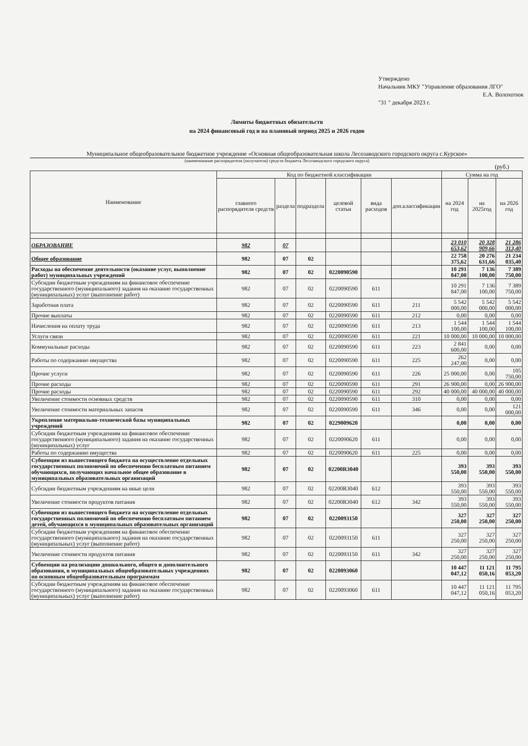Утверждено
Начальник МКУ "Управление образования ЛГО"
Е.А. Волохотюк
"31 " декабря 2023 г.
Лимиты бюджетных обязательств
на 2024 финансовый год и на плановый период 2025 и 2026 годов
Муниципальное общеобразовательное бюджетное учреждение «Основная общеобразовательная школа Лесозаводского городского округа с.Курское»
(наименование распорядителя (получателя) средств бюджета Лесозаводского городского округа)
(руб.)
| Наименование | Код по бюджетной классификации | | | | | | Сумма на год | | |
| --- | --- | --- | --- | --- | --- | --- | --- | --- | --- |
| | главного распорядителя средств | раздела | подраздела | целевой статьи | вида расходов | доп.классификации | на 2024 год | на 2025год | на 2026 год |
| ОБРАЗОВАНИЕ | 982 | 07 | | | | | 23 010 653,62 | 20 328 909,66 | 21 286 313,40 |
| Общее образование | 982 | 07 | 02 | | | | 22 758 375,62 | 20 276 631,66 | 21 234 035,40 |
| Расходы на обеспечение деятельности (оказание услуг, выполнение работ) муниципальных учреждений | 982 | 07 | 02 | 0220090590 | | | 10 291 847,00 | 7 136 100,00 | 7 389 750,00 |
| Субсидии бюджетным учреждениям на финансовое обеспечение государственного (муниципального) задания на оказание государственных (муниципальных) услуг (выполнение работ) | 982 | 07 | 02 | 0220090590 | 611 | | 10 291 847,00 | 7 136 100,00 | 7 389 750,00 |
| Заработная плата | 982 | 07 | 02 | 0220090590 | 611 | 211 | 5 542 000,00 | 5 542 000,00 | 5 542 000,00 |
| Прочие выплаты | 982 | 07 | 02 | 0220090590 | 611 | 212 | 0,00 | 0,00 | 0,00 |
| Начисления на оплату труда | 982 | 07 | 02 | 0220090590 | 611 | 213 | 1 544 100,00 | 1 544 100,00 | 1 544 100,00 |
| Услуги связи | 982 | 07 | 02 | 0220090590 | 611 | 221 | 10 000,00 | 10 000,00 | 10 000,00 |
| Коммунальные расходы | 982 | 07 | 02 | 0220090590 | 611 | 223 | 2 841 600,00 | 0,00 | 0,00 |
| Работы по содержанию имущества | 982 | 07 | 02 | 0220090590 | 611 | 225 | 262 247,00 | 0,00 | 0,00 |
| Прочие услуги | 982 | 07 | 02 | 0220090590 | 611 | 226 | 25 000,00 | 0,00 | 105 750,00 |
| Прочие расходы | 982 | 07 | 02 | 0220090590 | 611 | 291 | 26 900,00 | 0,00 | 26 900,00 |
| Прочие расходы | 982 | 07 | 02 | 0220090590 | 611 | 292 | 40 000,00 | 40 000,00 | 40 000,00 |
| Увеличение стоимости основных средств | 982 | 07 | 02 | 0220090590 | 611 | 310 | 0,00 | 0,00 | 0,00 |
| Увеличение стоимости материальных запасов | 982 | 07 | 02 | 0220090590 | 611 | 346 | 0,00 | 0,00 | 121 000,00 |
| Укрепление материально-технической базы муниципальных учреждений | 982 | 07 | 02 | 0229009620 | | | 0,00 | 0,00 | 0,00 |
| Субсидии бюджетным учреждениям на финансовое обеспечение государственного (муниципального) задания на оказание государственных (муниципальных) услуг | 982 | 07 | 02 | 0220090620 | 611 | | 0,00 | 0,00 | 0,00 |
| Работы по содержанию имущества | 982 | 07 | 02 | 0220090620 | 611 | 225 | 0,00 | 0,00 | 0,00 |
| Субвенции из вышестоящего бюджета на осуществление отдельных государственных полномочий по обеспечению бесплатным питанием обучающихся, получающих начальное общее образование в муниципальных образовательных организаций | 982 | 07 | 02 | 02200R3040 | | | 393 550,00 | 393 550,00 | 393 550,00 |
| Субсидии бюджетным учреждениям на иные цели | 982 | 07 | 02 | 02200R3040 | 612 | | 393 550,00 | 393 550,00 | 393 550,00 |
| Увеличение стоимости продуктов питания | 982 | 07 | 02 | 02200R3040 | 612 | 342 | 393 550,00 | 393 550,00 | 393 550,00 |
| Субвенции из вышестоящего бюджета на осуществление отдельных государственных полномочий по обеспечению бесплатным питанием детей, обучающихся в муниципальных образовательных организаций | 982 | 07 | 02 | 0220093150 | | | 327 250,00 | 327 250,00 | 327 250,00 |
| Субсидии бюджетным учреждениям на финансовое обеспечение государственного (муниципального) задания на оказание государственных (муниципальных) услуг (выполнение работ) | 982 | 07 | 02 | 0220093150 | 611 | | 327 250,00 | 327 250,00 | 327 250,00 |
| Увеличение стоимости продуктов питания | 982 | 07 | 02 | 0220093150 | 611 | 342 | 327 250,00 | 327 250,00 | 327 250,00 |
| Субвенции на реализацию дошкольного, общего и дополнительного образования, в муниципальных общеобразовательных учреждениях по основным общеобразовательным программам | 982 | 07 | 02 | 0220093060 | | | 10 447 047,12 | 11 121 050,16 | 11 795 053,20 |
| Субсидии бюджетным учреждениям на финансовое обеспечение государственного (муниципального) задания на оказание государственных (муниципальных) услуг (выполнение работ) | 982 | 07 | 02 | 0220093060 | 611 | | 10 447 047,12 | 11 121 050,16 | 11 795 053,20 |